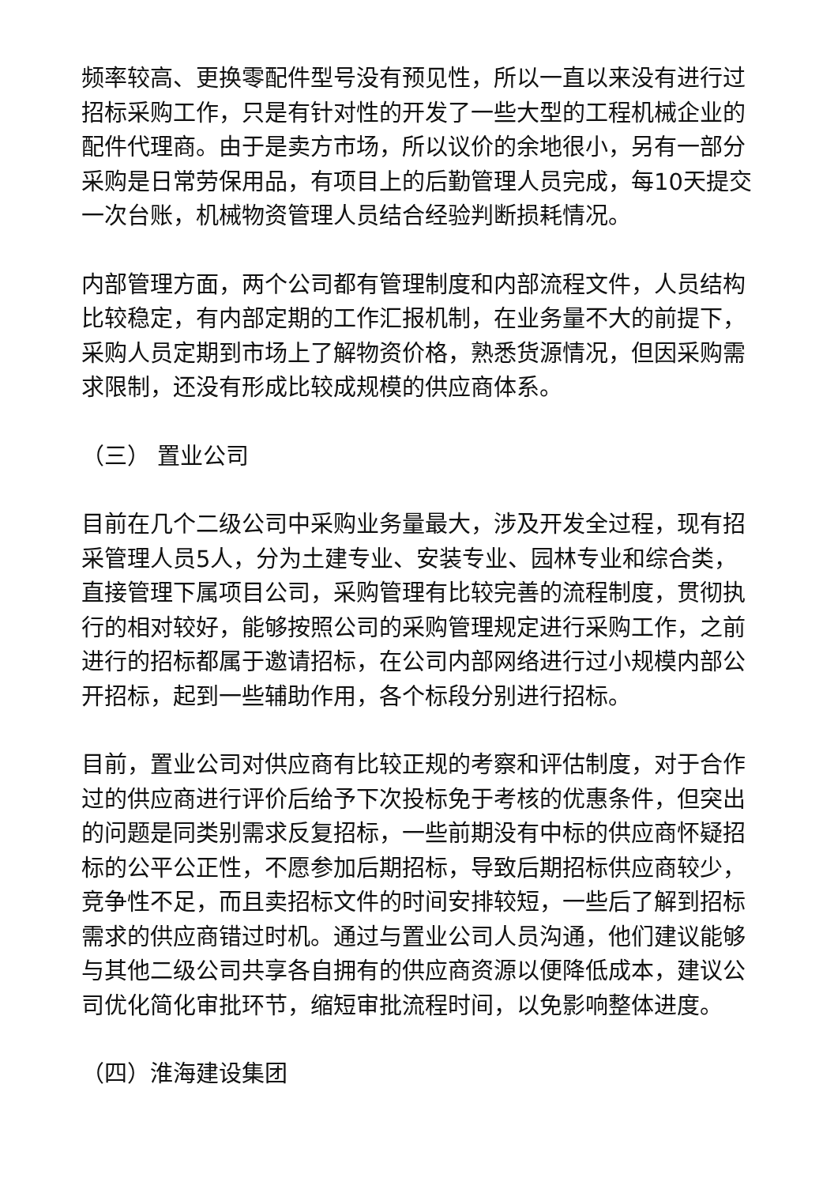频率较高、更换零配件型号没有预见性，所以一直以来没有进行过招标采购工作，只是有针对性的开发了一些大型的工程机械企业的配件代理商。由于是卖方市场，所以议价的余地很小，另有一部分采购是日常劳保用品，有项目上的后勤管理人员完成，每10天提交一次台账，机械物资管理人员结合经验判断损耗情况。
内部管理方面，两个公司都有管理制度和内部流程文件，人员结构比较稳定，有内部定期的工作汇报机制，在业务量不大的前提下，采购人员定期到市场上了解物资价格，熟悉货源情况，但因采购需求限制，还没有形成比较成规模的供应商体系。
（三） 置业公司
目前在几个二级公司中采购业务量最大，涉及开发全过程，现有招采管理人员5人，分为土建专业、安装专业、园林专业和综合类，直接管理下属项目公司，采购管理有比较完善的流程制度，贯彻执行的相对较好，能够按照公司的采购管理规定进行采购工作，之前进行的招标都属于邀请招标，在公司内部网络进行过小规模内部公开招标，起到一些辅助作用，各个标段分别进行招标。
目前，置业公司对供应商有比较正规的考察和评估制度，对于合作过的供应商进行评价后给予下次投标免于考核的优惠条件，但突出的问题是同类别需求反复招标，一些前期没有中标的供应商怀疑招标的公平公正性，不愿参加后期招标，导致后期招标供应商较少，竞争性不足，而且卖招标文件的时间安排较短，一些后了解到招标需求的供应商错过时机。通过与置业公司人员沟通，他们建议能够与其他二级公司共享各自拥有的供应商资源以便降低成本，建议公司优化简化审批环节，缩短审批流程时间，以免影响整体进度。
（四）淮海建设集团